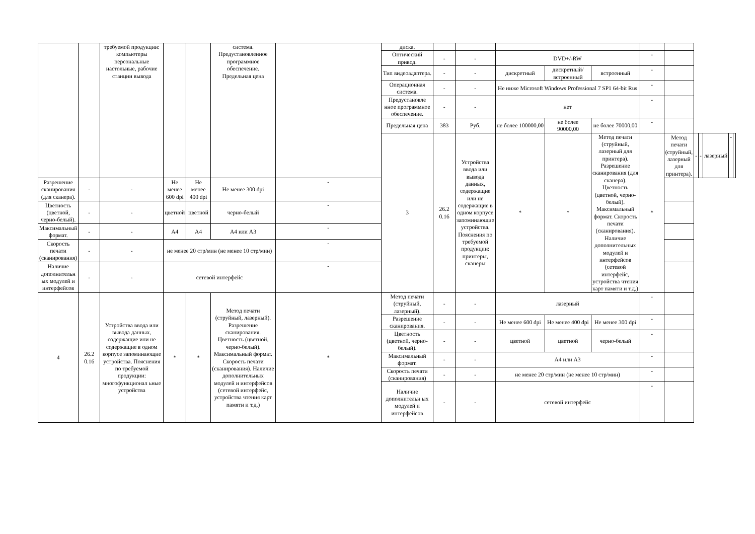| | | требуемой продукции: компьютеры персональные настольные, рабочие станции вывода | | | система. Предустановленное программное обеспечение. Предельная цена | | диска. | | | | | | | | | | | | |
| | | | | | | | Оптический привод. | - | - | DVD+/-RW | | | - | | | | | | |
| | | | | | | | Тип видеоадаптера. | - | - | дискретный | дискретный/ встроенный | встроенный | - | | | | | | |
| | | | | | | | Операционная система. | - | - | Не ниже Microsoft Windows Professional 7 SP1 64-bit Rus | | | - | | | | | | |
| | | | | | | | Предустановле нное программное обеспечение. | - | - | нет | | | - | | | | | | |
| | | | | | | | Предельная цена | 383 | Руб. | не более 100000,00 | не более 90000,00 | не более 70000,00 | - | | | | | | |
| | | | | | | | 3 | 26.2 0.16 | Устройства ввода или вывода данных, содержащие или не содержащие в одном корпусе запоминающие устройства. Пояснения по требуемой продукции: принтеры, сканеры | * | * | Метод печати (струйный, лазерный для принтера). Разрешение сканирования (для сканера). Цветность (цветной, черно-белый). Максимальный формат. Скорость печати (сканирования). Наличие дополнительных модулей и интерфейсов (сетевой интерфейс, устройства чтения карт памяти и т.д.) | * | Метод печати (струйный, лазерный для принтера). | - | - | лазерный | - | |
| Разрешение сканирования (для сканера). | - | - | Не менее 600 dpi | Не менее 400 dpi | Не менее 300 dpi | - | | | | | | | | | | | | | |
| Цветность (цветной, черно-белый). | - | - | цветной | цветной | черно-белый | - | | | | | | | | | | | | | |
| Максимальный формат. | - | - | А4 | А4 | А4 или А3 | - | | | | | | | | | | | | | |
| Скорость печати (сканирования) | - | - | не менее 20 стр/мин (не менее 10 стр/мин) | | | - | | | | | | | | | | | | | |
| Наличие дополнительн ых модулей и интерфейсов | - | - | сетевой интерфейс | | | - | | | | | | | | | | | | | |
| 4 | 26.2 0.16 | Устройства ввода или вывода данных, содержащие или не содержащие в одном корпусе запоминающие устройства. Пояснения по требуемой продукции: многофункционал ьные устройства | * | * | Метод печати (струйный, лазерный). Разрешение сканирования. Цветность (цветной, черно-белый). Максимальный формат. Скорость печати (сканирования). Наличие дополнительных модулей и интерфейсов (сетевой интерфейс, устройства чтения карт памяти и т.д.) | * | Метод печати (струйный, лазерный). | - | - | лазерный | | | - | | | | | | |
| | | | | | | | Разрешение сканирования. | - | - | Не менее 600 dpi | Не менее 400 dpi | Не менее 300 dpi | - | | | | | | |
| | | | | | | | Цветность (цветной, черно-белый). | - | - | цветной | цветной | черно-белый | - | | | | | | |
| | | | | | | | Максимальный формат. | - | - | А4 или А3 | | | - | | | | | | |
| | | | | | | | Скорость печати (сканирования) | - | - | не менее 20 стр/мин (не менее 10 стр/мин) | | | - | | | | | | |
| | | | | | | | Наличие дополнительн ых модулей и интерфейсов | - | - | сетевой интерфейс | | | - | | | | | | |